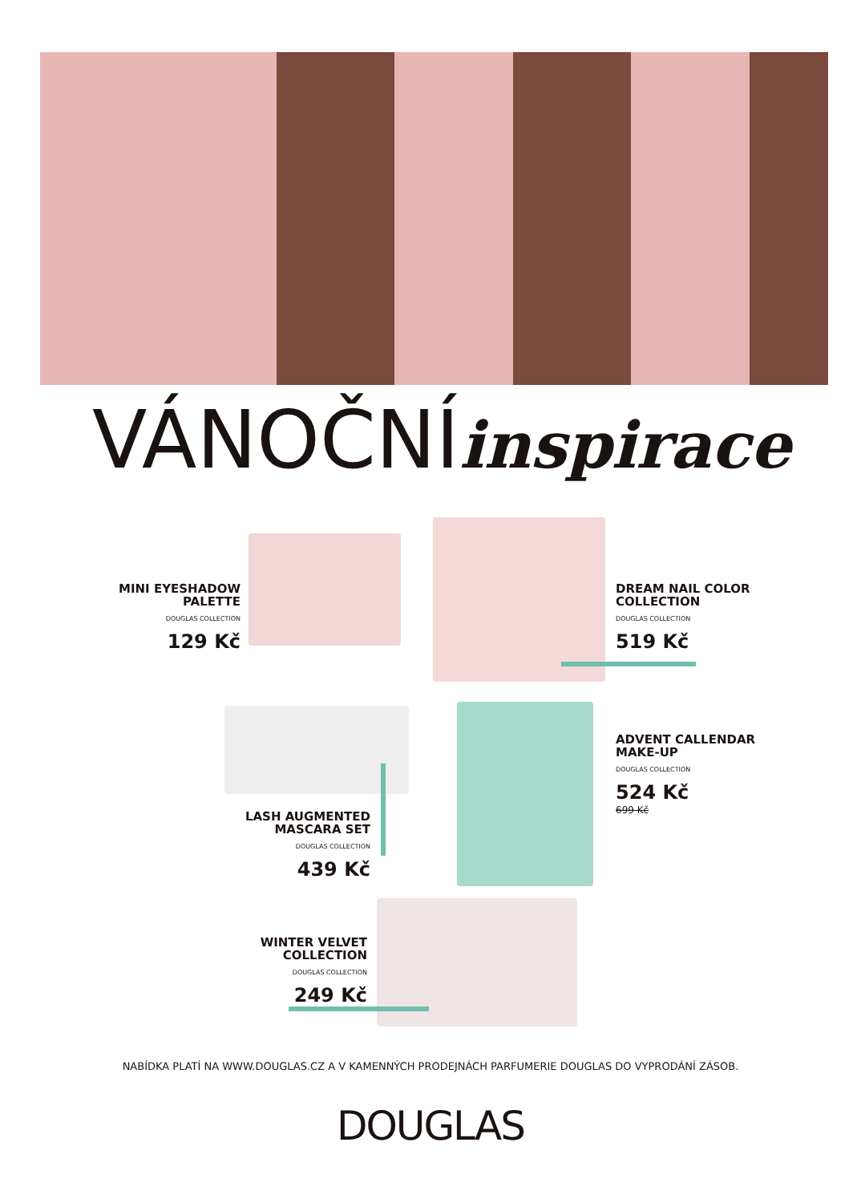VÁNOČNÍinspirace
MINI EYESHADOW PALETTE
DOUGLAS COLLECTION
129 Kč
DREAM NAIL COLOR COLLECTION
DOUGLAS COLLECTION
519 Kč
ADVENT CALLENDAR MAKE-UP
DOUGLAS COLLECTION
524 Kč
699 Kč
LASH AUGMENTED MASCARA SET
DOUGLAS COLLECTION
439 Kč
WINTER VELVET COLLECTION
DOUGLAS COLLECTION
249 Kč
NABÍDKA PLATÍ NA WWW.DOUGLAS.CZ A V KAMENNÝCH PRODEJNÁCH PARFUMERIE DOUGLAS DO VYPRODÁNÍ ZÁSOB.
DOUGLAS